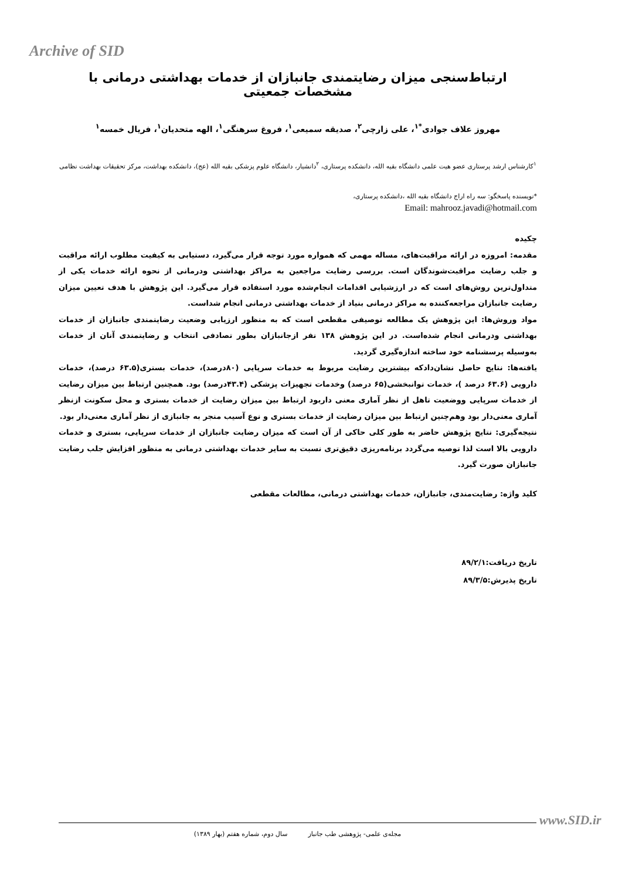Archive of SID
ارتباط‌سنجی میزان رضایتمندی جانبازان از خدمات بهداشتی درمانی با مشخصات جمعیتی
مهروز علاف جوادی<sup>*۱</sup>، علی زارچی<sup>۲</sup>، صدیقه سمیعی<sup>۱</sup>، فروغ سرهنگی<sup>۱</sup>، الهه متحدیان<sup>۱</sup>، فریال خمسه<sup>۱</sup>
<sup>۱</sup> کارشناس ارشد پرستاری عضو هیت علمی دانشگاه بقیه الله، دانشکده پرستاری، <sup>۲</sup>دانشیار، دانشگاه علوم پزشکی بقیه الله (عج)، دانشکده بهداشت، مرکز تحقیقات بهداشت نظامی
*نویسنده پاسخگو: سه راه اراج دانشگاه بقیه الله ،دانشکده پرستاری،
Email: mahrooz.javadi@hotmail.com
چکیده
مقدمه: امروزه در ارائه مراقبت‌های، مساله مهمی که همواره مورد توجه قرار می‌گیرد، دستیابی به کیفیت مطلوب ارائه مراقبت و جلب رضایت مراقبت‌شوندگان است. بررسی رضایت مراجعین به مراکز بهداشتی ودرمانی از نحوه ارائه خدمات یکی از متداول‌ترین روش‌های است که در ارزشیابی اقدامات انجام‌شده مورد استفاده قرار می‌گیرد. این پژوهش با هدف تعیین میزان رضایت جانبازان مراجعه‌کننده به مراکز درمانی بنیاد از خدمات بهداشتی درمانی انجام شداست.
مواد وروش‌ها: این پژوهش یک مطالعه توصیفی مقطعی است که به منظور ارزیابی وضعیت رضایتمندی جانبازان از خدمات بهداشتی ودرمانی انجام شده‌است. در این پژوهش ۱۳۸ نفر ازجانبازان بطور تصادفی انتخاب و رضایتمندی آنان از خدمات به‌وسیله پرسشنامه خود ساخته اندازه‌گیری گردید.
یافته‌ها: نتایج حاصل نشان‌دادکه بیشترین رضایت مربوط به خدمات سرپایی (۸۰درصد)، خدمات بستری(۶۳.۵ درصد)، خدمات دارویی (۶۳.۶ درصد )، خدمات توانبخشی(۶۵ درصد) وخدمات تجهیزات پزشکی (۴۳.۴درصد) بود. همچنین ارتباط بین میزان رضایت از خدمات سرپایی ووضعیت تاهل از نظر آماری معنی داربود ارتباط بین میزان رضایت از خدمات بستری و محل سکونت ازنظر آماری معنی‌دار بود وهم‌چنین ارتباط بین میزان رضایت از خدمات بستری و نوع آسیب منجر به جانبازی از نظر آماری معنی‌دار بود.
نتیجه‌گیری: نتایج پژوهش حاضر به طور کلی حاکی از آن است که میزان رضایت جانبازان از خدمات سرپایی، بستری و خدمات دارویی بالا است لذا توصیه می‌گردد برنامه‌ریزی دقیق‌تری نسبت به سایر خدمات بهداشتی درمانی به منظور افزایش جلب رضایت جانبازان صورت گیرد.
کلید واژه: رضایت‌مندی، جانبازان، خدمات بهداشتی درمانی، مطالعات مقطعی
تاریخ دریافت:۸۹/۲/۱
تاریخ پذیرش:۸۹/۳/۵
www.SID.ir
مجله‌ی علمی- پژوهشی طب جانباز سال دوم، شماره هفتم (بهار ۱۳۸۹)